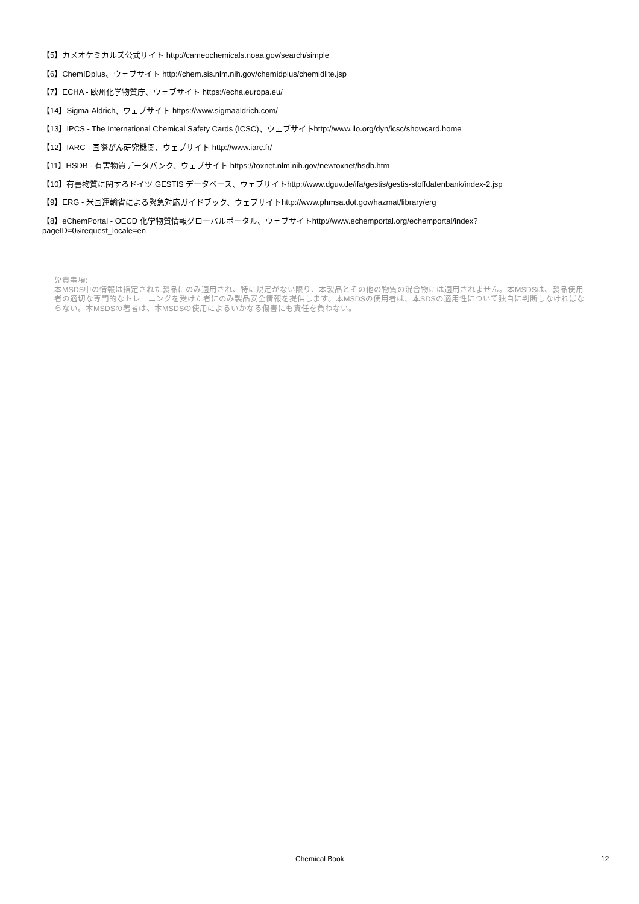【5】カメオケミカルズ公式サイト http://cameochemicals.noaa.gov/search/simple
【6】ChemIDplus、ウェブサイト http://chem.sis.nlm.nih.gov/chemidplus/chemidlite.jsp
【7】ECHA - 欧州化学物質庁、ウェブサイト https://echa.europa.eu/
【14】Sigma-Aldrich、ウェブサイト https://www.sigmaaldrich.com/
【13】IPCS - The International Chemical Safety Cards (ICSC)、ウェブサイトhttp://www.ilo.org/dyn/icsc/showcard.home
【12】IARC - 国際がん研究機関、ウェブサイト http://www.iarc.fr/
【11】HSDB - 有害物質データバンク、ウェブサイト https://toxnet.nlm.nih.gov/newtoxnet/hsdb.htm
【10】有害物質に関するドイツ GESTIS データベース、ウェブサイトhttp://www.dguv.de/ifa/gestis/gestis-stoffdatenbank/index-2.jsp
【9】ERG - 米国運輸省による緊急対応ガイドブック、ウェブサイトhttp://www.phmsa.dot.gov/hazmat/library/erg
【8】eChemPortal - OECD 化学物質情報グローバルポータル、ウェブサイトhttp://www.echemportal.org/echemportal/index?
pageID=0&request_locale=en
免責事項:
本MSDS中の情報は指定された製品にのみ適用され、特に規定がない限り、本製品とその他の物質の混合物には適用されません。本MSDSは、製品使用者の適切な専門的なトレーニングを受けた者にのみ製品安全情報を提供します。本MSDSの使用者は、本SDSの適用性について独自に判断しなければならない。本MSDSの著者は、本MSDSの使用によるいかなる傷害にも責任を負わない。
Chemical Book 12